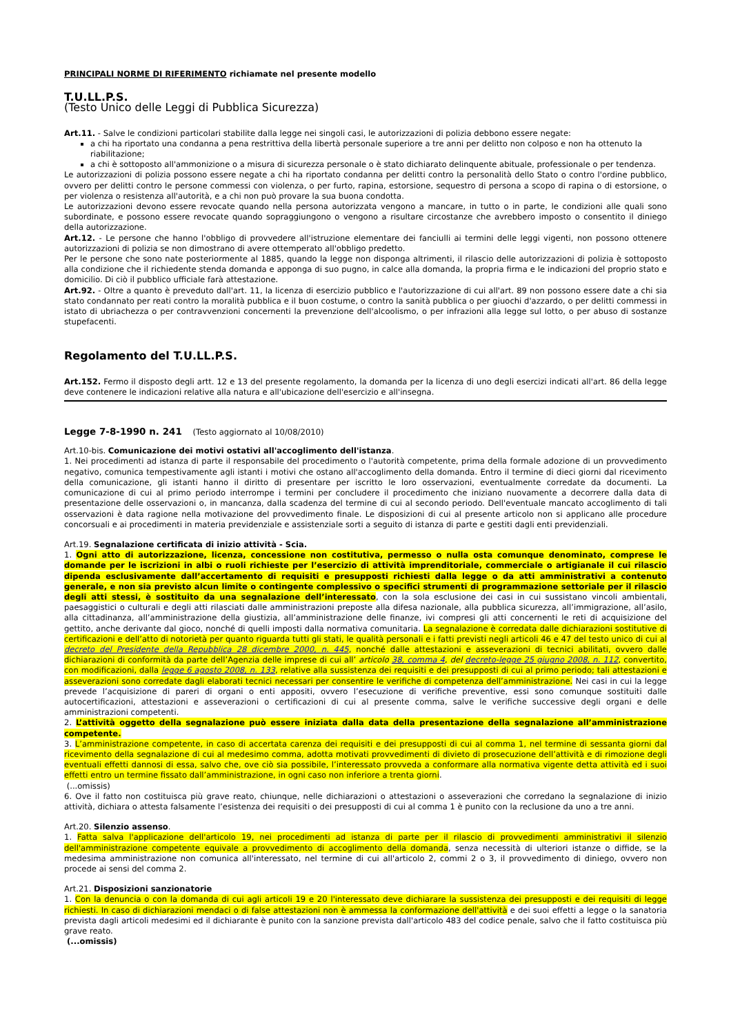PRINCIPALI NORME DI RIFERIMENTO richiamate nel presente modello
T.U.LL.P.S.
(Testo Unico delle Leggi di Pubblica Sicurezza)
Art.11. - Salve le condizioni particolari stabilite dalla legge nei singoli casi, le autorizzazioni di polizia debbono essere negate:
a chi ha riportato una condanna a pena restrittiva della libertà personale superiore a tre anni per delitto non colposo e non ha ottenuto la riabilitazione;
a chi è sottoposto all'ammonizione o a misura di sicurezza personale o è stato dichiarato delinquente abituale, professionale o per tendenza.
Le autorizzazioni di polizia possono essere negate a chi ha riportato condanna per delitti contro la personalità dello Stato o contro l'ordine pubblico, ovvero per delitti contro le persone commessi con violenza, o per furto, rapina, estorsione, sequestro di persona a scopo di rapina o di estorsione, o per violenza o resistenza all'autorità, e a chi non può provare la sua buona condotta.
Le autorizzazioni devono essere revocate quando nella persona autorizzata vengono a mancare, in tutto o in parte, le condizioni alle quali sono subordinate, e possono essere revocate quando sopraggiungono o vengono a risultare circostanze che avrebbero imposto o consentito il diniego della autorizzazione.
Art.12. - Le persone che hanno l'obbligo di provvedere all'istruzione elementare dei fanciulli ai termini delle leggi vigenti, non possono ottenere autorizzazioni di polizia se non dimostrano di avere ottemperato all'obbligo predetto.
Per le persone che sono nate posteriormente al 1885, quando la legge non disponga altrimenti, il rilascio delle autorizzazioni di polizia è sottoposto alla condizione che il richiedente stenda domanda e apponga di suo pugno, in calce alla domanda, la propria firma e le indicazioni del proprio stato e domicilio. Di ciò il pubblico ufficiale farà attestazione.
Art.92. - Oltre a quanto è preveduto dall'art. 11, la licenza di esercizio pubblico e l'autorizzazione di cui all'art. 89 non possono essere date a chi sia stato condannato per reati contro la moralità pubblica e il buon costume, o contro la sanità pubblica o per giuochi d'azzardo, o per delitti commessi in istato di ubriachezza o per contravvenzioni concernenti la prevenzione dell'alcoolismo, o per infrazioni alla legge sul lotto, o per abuso di sostanze stupefacenti.
Regolamento del T.U.LL.P.S.
Art.152. Fermo il disposto degli artt. 12 e 13 del presente regolamento, la domanda per la licenza di uno degli esercizi indicati all'art. 86 della legge deve contenere le indicazioni relative alla natura e all'ubicazione dell'esercizio e all'insegna.
Legge 7-8-1990 n. 241 (Testo aggiornato al 10/08/2010)
Art.10-bis. Comunicazione dei motivi ostativi all'accoglimento dell'istanza.
1. Nei procedimenti ad istanza di parte il responsabile del procedimento o l'autorità competente, prima della formale adozione di un provvedimento negativo, comunica tempestivamente agli istanti i motivi che ostano all'accoglimento della domanda. Entro il termine di dieci giorni dal ricevimento della comunicazione, gli istanti hanno il diritto di presentare per iscritto le loro osservazioni, eventualmente corredate da documenti. La comunicazione di cui al primo periodo interrompe i termini per concludere il procedimento che iniziano nuovamente a decorrere dalla data di presentazione delle osservazioni o, in mancanza, dalla scadenza del termine di cui al secondo periodo. Dell'eventuale mancato accoglimento di tali osservazioni è data ragione nella motivazione del provvedimento finale. Le disposizioni di cui al presente articolo non si applicano alle procedure concorsuali e ai procedimenti in materia previdenziale e assistenziale sorti a seguito di istanza di parte e gestiti dagli enti previdenziali.
Art.19. Segnalazione certificata di inizio attività - Scia.
1. Ogni atto di autorizzazione, licenza, concessione non costitutiva, permesso o nulla osta comunque denominato, comprese le domande per le iscrizioni in albi o ruoli richieste per l’esercizio di attività imprenditoriale, commerciale o artigianale il cui rilascio dipenda esclusivamente dall’accertamento di requisiti e presupposti richiesti dalla legge o da atti amministrativi a contenuto generale, e non sia previsto alcun limite o contingente complessivo o specifici strumenti di programmazione settoriale per il rilascio degli atti stessi, è sostituito da una segnalazione dell’interessato, con la sola esclusione dei casi in cui sussistano vincoli ambientali, paesaggistici o culturali e degli atti rilasciati dalle amministrazioni preposte alla difesa nazionale, alla pubblica sicurezza, all’immigrazione, all’asilo, alla cittadinanza, all’amministrazione della giustizia, all’amministrazione delle finanze, ivi compresi gli atti concernenti le reti di acquisizione del gettito, anche derivante dal gioco, nonché di quelli imposti dalla normativa comunitaria. La segnalazione è corredata dalle dichiarazioni sostitutive di certificazioni e dell’atto di notorietà per quanto riguarda tutti gli stati, le qualità personali e i fatti previsti negli articoli 46 e 47 del testo unico di cui al decreto del Presidente della Repubblica 28 dicembre 2000, n. 445, nonché dalle attestazioni e asseverazioni di tecnici abilitati, ovvero dalle dichiarazioni di conformità da parte dell’Agenzia delle imprese di cui all’ articolo 38, comma 4, del decreto-legge 25 giugno 2008, n. 112, convertito, con modificazioni, dalla legge 6 agosto 2008, n. 133, relative alla sussistenza dei requisiti e dei presupposti di cui al primo periodo; tali attestazioni e asseverazioni sono corredate dagli elaborati tecnici necessari per consentire le verifiche di competenza dell’amministrazione. Nei casi in cui la legge prevede l’acquisizione di pareri di organi o enti appositi, ovvero l’esecuzione di verifiche preventive, essi sono comunque sostituiti dalle autocertificazioni, attestazioni e asseverazioni o certificazioni di cui al presente comma, salve le verifiche successive degli organi e delle amministrazioni competenti.
2. L’attività oggetto della segnalazione può essere iniziata dalla data della presentazione della segnalazione all’amministrazione competente.
3. L’amministrazione competente, in caso di accertata carenza dei requisiti e dei presupposti di cui al comma 1, nel termine di sessanta giorni dal ricevimento della segnalazione di cui al medesimo comma, adotta motivati provvedimenti di divieto di prosecuzione dell’attività e di rimozione degli eventuali effetti dannosi di essa, salvo che, ove ciò sia possibile, l’interessato provveda a conformare alla normativa vigente detta attività ed i suoi effetti entro un termine fissato dall’amministrazione, in ogni caso non inferiore a trenta giorni.
(...omissis)
6. Ove il fatto non costituisca più grave reato, chiunque, nelle dichiarazioni o attestazioni o asseverazioni che corredano la segnalazione di inizio attività, dichiara o attesta falsamente l’esistenza dei requisiti o dei presupposti di cui al comma 1 è punito con la reclusione da uno a tre anni.
Art.20. Silenzio assenso.
1. Fatta salva l'applicazione dell'articolo 19, nei procedimenti ad istanza di parte per il rilascio di provvedimenti amministrativi il silenzio dell'amministrazione competente equivale a provvedimento di accoglimento della domanda, senza necessità di ulteriori istanze o diffide, se la medesima amministrazione non comunica all'interessato, nel termine di cui all'articolo 2, commi 2 o 3, il provvedimento di diniego, ovvero non procede ai sensi del comma 2.
Art.21. Disposizioni sanzionatorie
1. Con la denuncia o con la domanda di cui agli articoli 19 e 20 l'interessato deve dichiarare la sussistenza dei presupposti e dei requisiti di legge richiesti. In caso di dichiarazioni mendaci o di false attestazioni non è ammessa la conformazione dell'attività e dei suoi effetti a legge o la sanatoria prevista dagli articoli medesimi ed il dichiarante è punito con la sanzione prevista dall'articolo 483 del codice penale, salvo che il fatto costituisca più grave reato.
(...omissis)